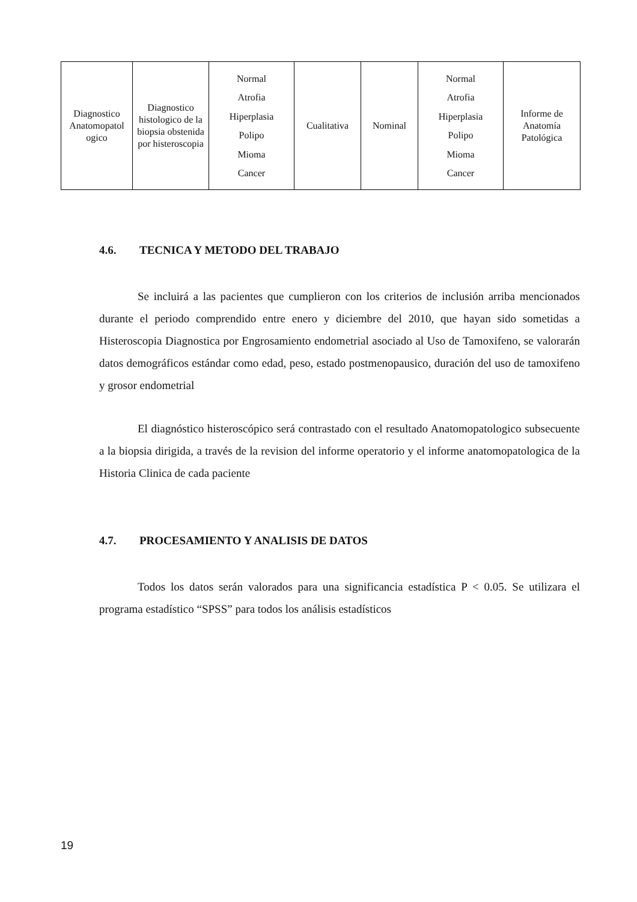| Diagnostico Anatomopatol ogico | Diagnostico histologico de la biopsia obstenida por histeroscopia | Normal Atrofia Hiperplasia Polipo Mioma Cancer | Cualitativa | Nominal | Normal Atrofia Hiperplasia Polipo Mioma Cancer | Informe de Anatomía Patológica |
4.6. TECNICA Y METODO DEL TRABAJO
Se incluirá a las pacientes que cumplieron con los criterios de inclusión arriba mencionados durante el periodo comprendido entre enero y diciembre del 2010, que hayan sido sometidas a Histeroscopia Diagnostica por Engrosamiento endometrial asociado al Uso de Tamoxifeno, se valorarán datos demográficos estándar como edad, peso, estado postmenopausico, duración del uso de tamoxifeno y grosor endometrial
El diagnóstico histeroscópico será contrastado con el resultado Anatomopatologico subsecuente a la biopsia dirigida, a través de la revision del informe operatorio y el informe anatomopatologica de la Historia Clinica de cada paciente
4.7. PROCESAMIENTO Y ANALISIS DE DATOS
Todos los datos serán valorados para una significancia estadística P < 0.05. Se utilizara el programa estadístico “SPSS” para todos los análisis estadísticos
19